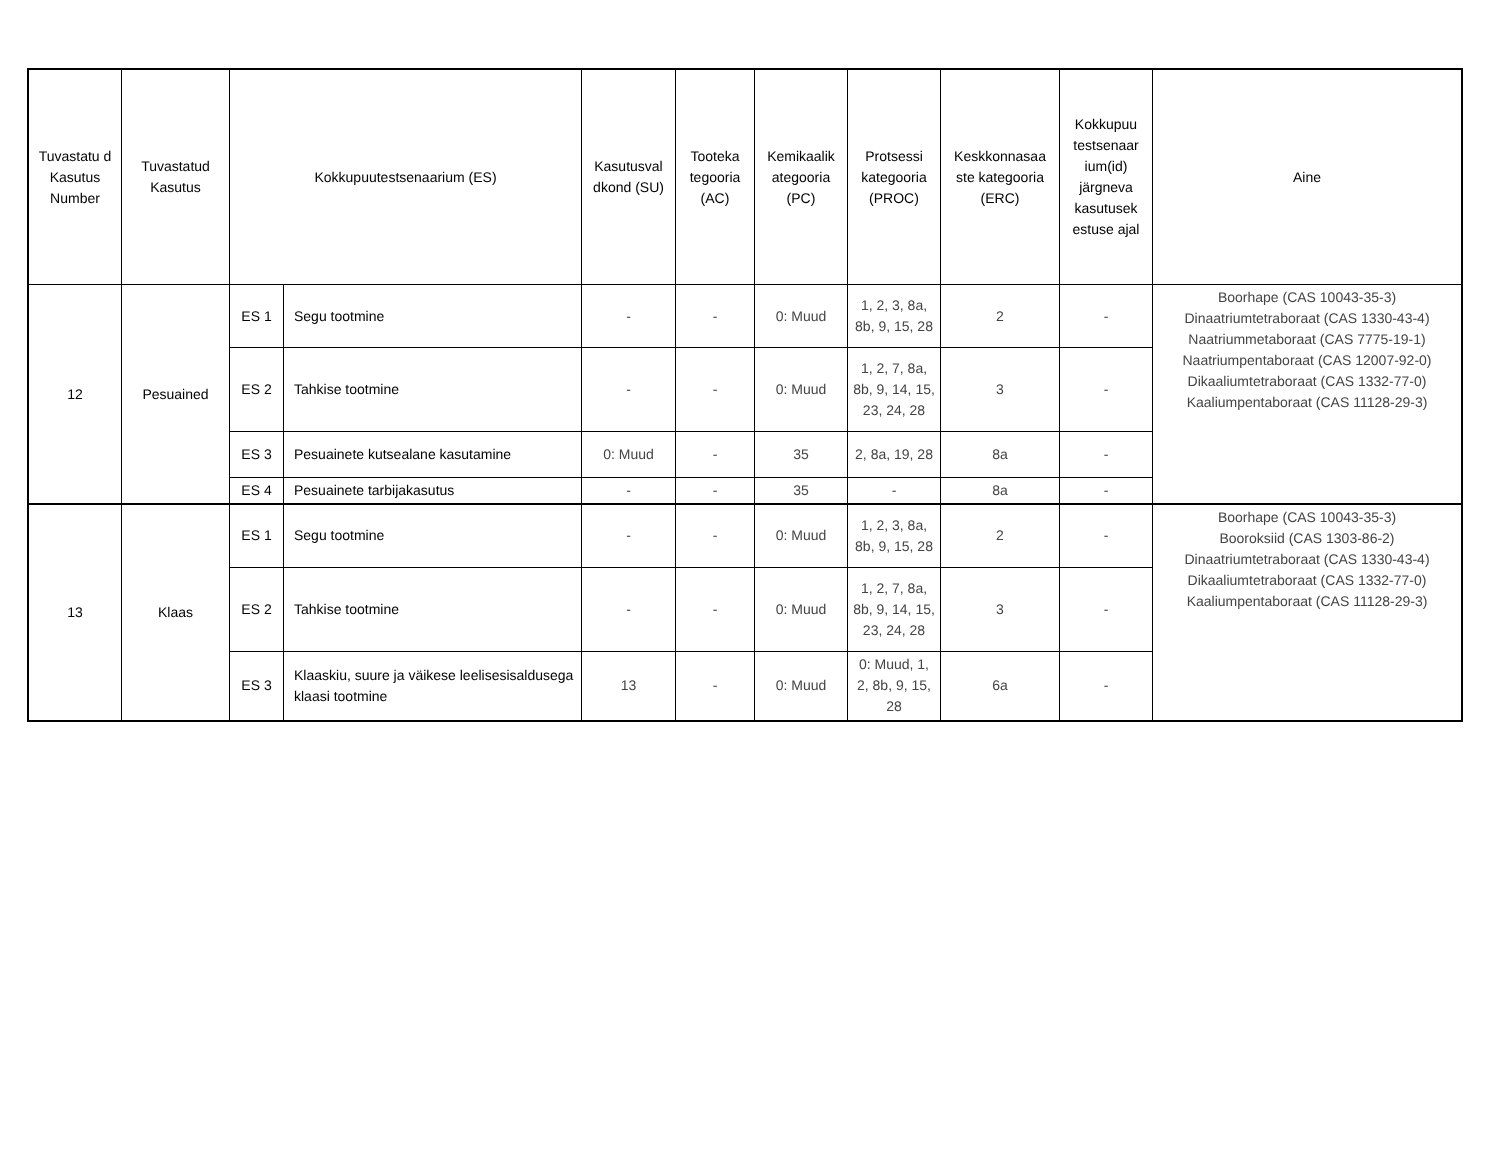| Tuvastatu d Kasutus Number | Tuvastatud Kasutus | Kokkupuutestsenaarium (ES) | | Kasutusval dkond (SU) | Tooteka tegooria (AC) | Kemikaalik ategooria (PC) | Protsessi kategooria (PROC) | Keskkonnasaa ste kategooria (ERC) | Kokkupuu testsenaar ium(id) järgneva kasutusek estuse ajal | Aine |
| --- | --- | --- | --- | --- | --- | --- | --- | --- | --- | --- |
| 12 | Pesuained | ES 1 | Segu tootmine | - | - | 0: Muud | 1, 2, 3, 8a, 8b, 9, 15, 28 | 2 | - | Boorhape (CAS 10043-35-3) Dinaatriumtetraboraat (CAS 1330-43-4) Naatriummetaboraat (CAS 7775-19-1) Naatriumpentaboraat (CAS 12007-92-0) Dikaaliumtetraboraat (CAS 1332-77-0) Kaaliumpentaboraat (CAS 11128-29-3) |
| | | ES 2 | Tahkise tootmine | - | - | 0: Muud | 1, 2, 7, 8a, 8b, 9, 14, 15, 23, 24, 28 | 3 | - | |
| | | ES 3 | Pesuainete kutsealane kasutamine | 0: Muud | - | 35 | 2, 8a, 19, 28 | 8a | - | |
| | | ES 4 | Pesuainete tarbijakasutus | - | - | 35 | - | 8a | - | |
| 13 | Klaas | ES 1 | Segu tootmine | - | - | 0: Muud | 1, 2, 3, 8a, 8b, 9, 15, 28 | 2 | - | Boorhape (CAS 10043-35-3) Booroksiid (CAS 1303-86-2) Dinaatriumtetraboraat (CAS 1330-43-4) Dikaaliumtetraboraat (CAS 1332-77-0) Kaaliumpentaboraat (CAS 11128-29-3) |
| | | ES 2 | Tahkise tootmine | - | - | 0: Muud | 1, 2, 7, 8a, 8b, 9, 14, 15, 23, 24, 28 | 3 | - | |
| | | ES 3 | Klaaskiu, suure ja väikese leelisesisaldusega klaasi tootmine | 13 | - | 0: Muud | 0: Muud, 1, 2, 8b, 9, 15, 28 | 6a | - | |